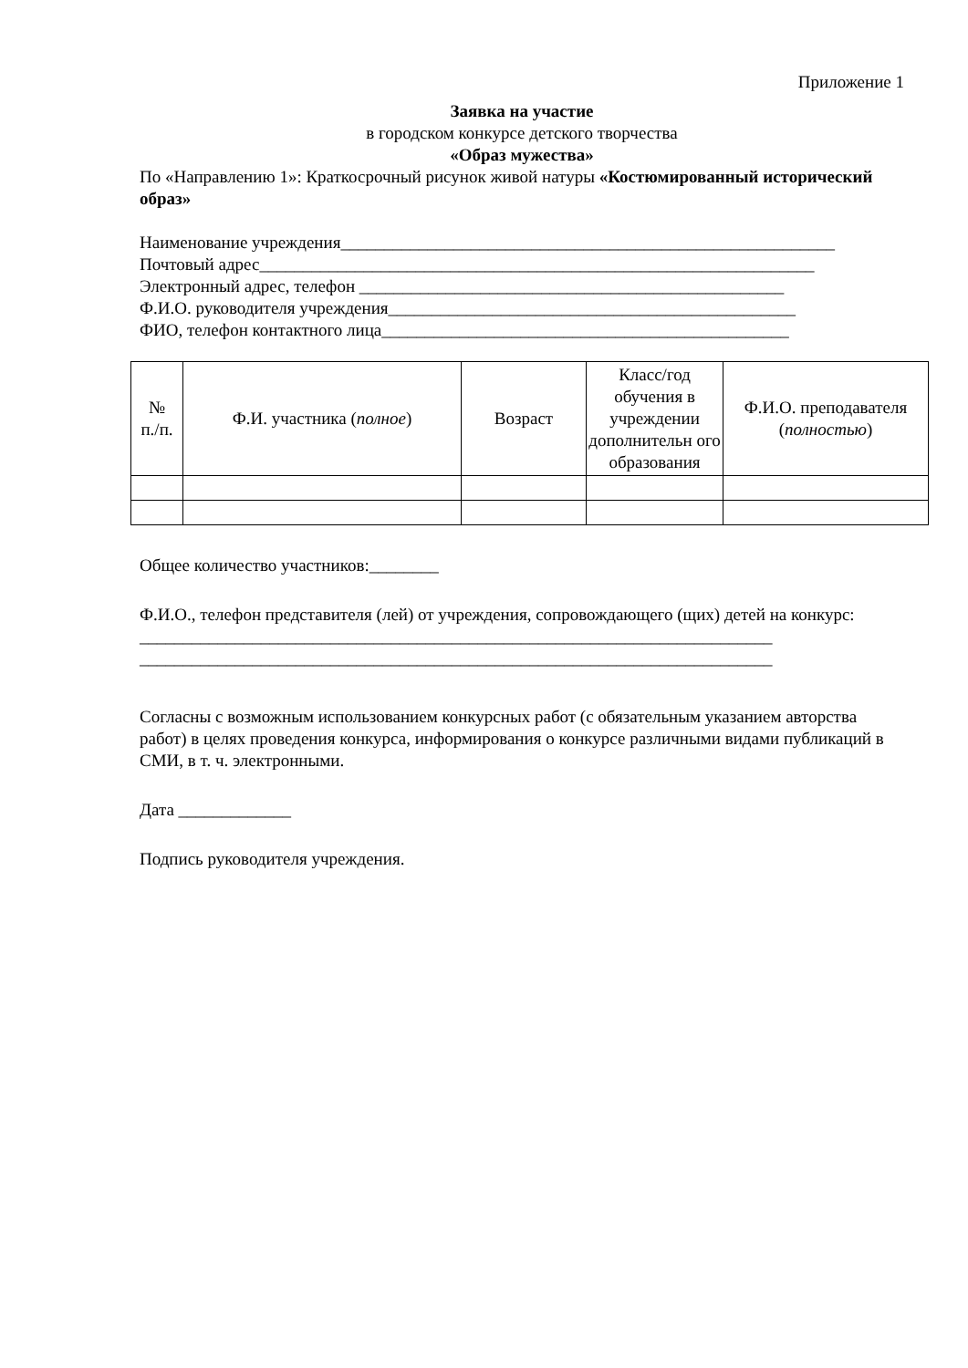Приложение 1
Заявка на участие
в городском конкурсе детского творчества
«Образ мужества»
По «Направлению 1»: Краткосрочный рисунок живой натуры «Костюмированный исторический образ»
Наименование учреждения_________________________________________________________
Почтовый адрес________________________________________________________________
Электронный адрес, телефон _________________________________________________
Ф.И.О. руководителя учреждения_______________________________________________
ФИО, телефон контактного лица_______________________________________________
| № п./п. | Ф.И. участника ( полное ) | Возраст | Класс/год обучения в учреждении дополнительн ого образования | Ф.И.О. преподавателя ( полностью ) |
| --- | --- | --- | --- | --- |
Общее количество участников:________
Ф.И.О., телефон представителя (лей) от учреждения, сопровождающего (щих) детей на конкурс:
_________________________________________________________________________
_________________________________________________________________________
Согласны с возможным использованием конкурсных работ (с обязательным указанием авторства работ) в целях проведения конкурса, информирования о конкурсе различными видами публикаций в СМИ, в т. ч. электронными.
Дата _____________
Подпись руководителя учреждения.